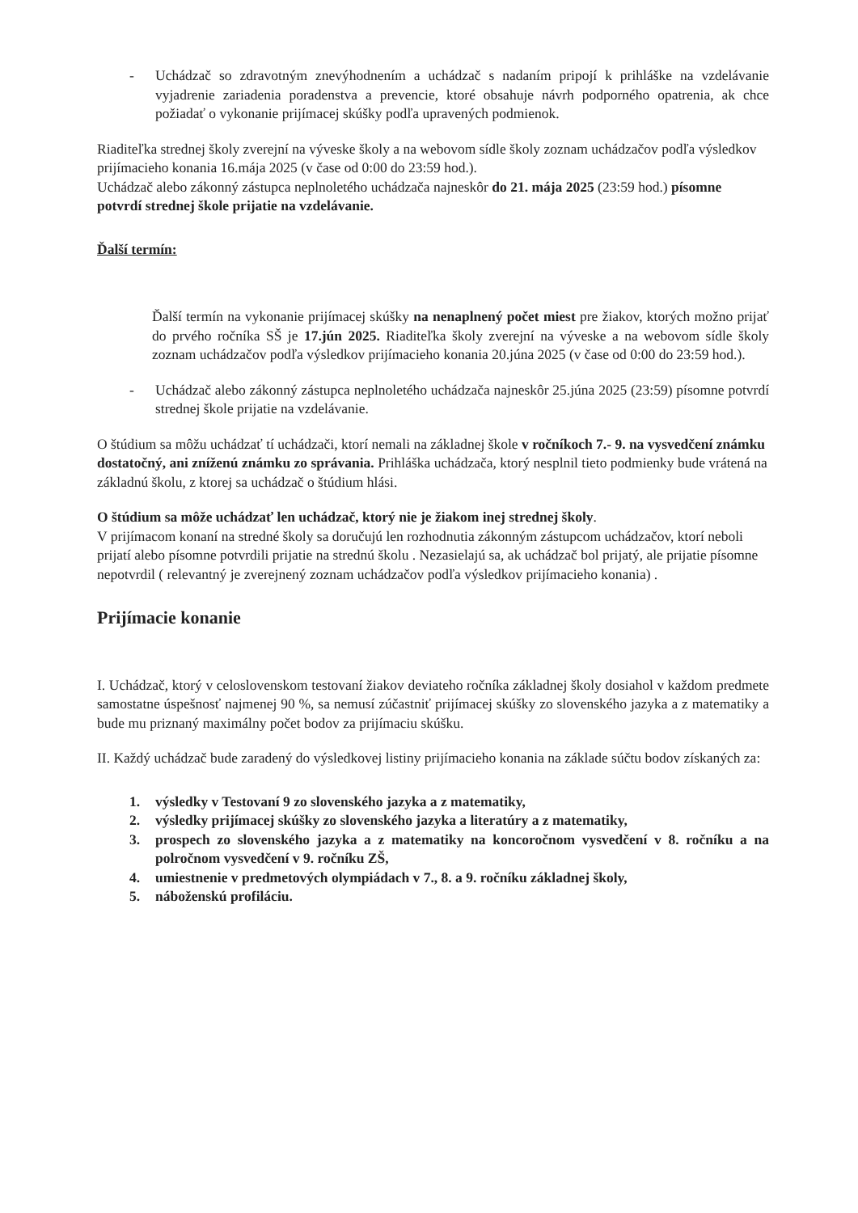- Uchádzač so zdravotným znevýhodnením a uchádzač s nadaním pripojí k prihláške na vzdelávanie vyjadrenie zariadenia poradenstva a prevencie, ktoré obsahuje návrh podporného opatrenia, ak chce požiadať o vykonanie prijímacej skúšky podľa upravených podmienok.
Riaditeľka strednej školy zverejní na výveske školy a na webovom sídle školy zoznam uchádzačov podľa výsledkov prijímacieho konania 16.mája 2025 (v čase od 0:00 do 23:59 hod.).
Uchádzač alebo zákonný zástupca neplnoletého uchádzača najneskôr do 21. mája 2025 (23:59 hod.) písomne potvrdí strednej škole prijatie na vzdelávanie.
Ďalší termín:
Ďalší termín na vykonanie prijímacej skúšky na nenaplnený počet miest pre žiakov, ktorých možno prijať do prvého ročníka SŠ je 17.jún 2025. Riaditeľka školy zverejní na výveske a na webovom sídle školy zoznam uchádzačov podľa výsledkov prijímacieho konania 20.júna 2025 (v čase od 0:00 do 23:59 hod.).
- Uchádzač alebo zákonný zástupca neplnoletého uchádzača najneskôr 25.júna 2025 (23:59) písomne potvrdí strednej škole prijatie na vzdelávanie.
O štúdium sa môžu uchádzať tí uchádzači, ktorí nemali na základnej škole v ročníkoch 7.- 9. na vysvedčení známku dostatočný, ani zníženú známku zo správania. Prihláška uchádzača, ktorý nesplnil tieto podmienky bude vrátená na základnú školu, z ktorej sa uchádzač o štúdium hlási.
O štúdium sa môže uchádzať len uchádzač, ktorý nie je žiakom inej strednej školy.
V prijímacom konaní na stredné školy sa doručujú len rozhodnutia zákonným zástupcom uchádzačov, ktorí neboli prijatí alebo písomne potvrdili prijatie na strednú školu . Nezasielajú sa, ak uchádzač bol prijatý, ale prijatie písomne nepotvrdil ( relevantný je zverejnený zoznam uchádzačov podľa výsledkov prijímacieho konania) .
Prijímacie konanie
I. Uchádzač, ktorý v celoslovenskom testovaní žiakov deviateho ročníka základnej školy dosiahol v každom predmete samostatne úspešnosť najmenej 90 %, sa nemusí zúčastniť prijímacej skúšky zo slovenského jazyka a z matematiky a bude mu priznaný maximálny počet bodov za prijímaciu skúšku.
II. Každý uchádzač bude zaradený do výsledkovej listiny prijímacieho konania na základe súčtu bodov získaných za:
1. výsledky v Testovaní 9 zo slovenského jazyka a z matematiky,
2. výsledky prijímacej skúšky zo slovenského jazyka a literatúry a z matematiky,
3. prospech zo slovenského jazyka a z matematiky na koncoročnom vysvedčení v 8. ročníku a na polročnom vysvedčení v 9. ročníku ZŠ,
4. umiestnenie v predmetových olympiádach v 7., 8. a 9. ročníku základnej školy,
5. náboženskú profiláciu.